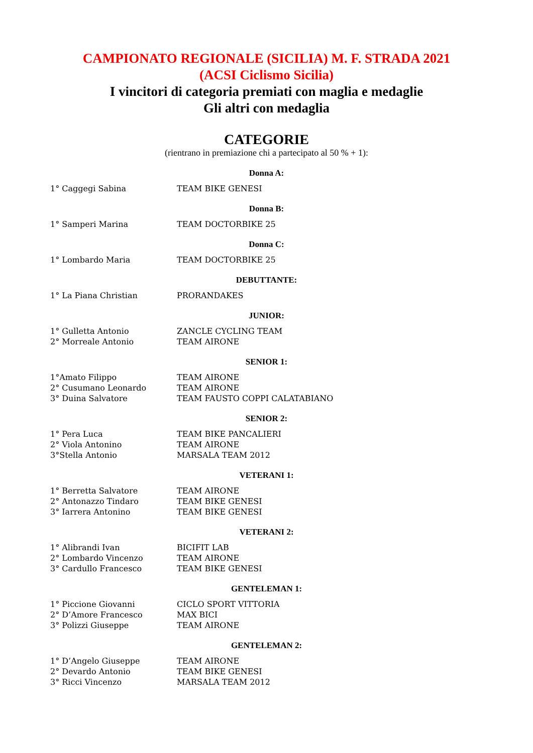CAMPIONATO REGIONALE (SICILIA) M. F. STRADA 2021
(ACSI Ciclismo Sicilia)
I vincitori di categoria premiati con maglia e medaglie
Gli altri con medaglia
CATEGORIE
(rientrano in premiazione chi a partecipato al 50 % + 1):
Donna A:
| 1° Caggegi Sabina | TEAM BIKE GENESI |
Donna B:
| 1° Samperi Marina | TEAM DOCTORBIKE 25 |
Donna C:
| 1° Lombardo Maria | TEAM DOCTORBIKE 25 |
DEBUTTANTE:
| 1° La Piana Christian | PRORANDAKES |
JUNIOR:
| 1° Gulletta Antonio | ZANCLE CYCLING TEAM |
| 2° Morreale Antonio | TEAM AIRONE |
SENIOR 1:
| 1°Amato Filippo | TEAM AIRONE |
| 2° Cusumano Leonardo | TEAM AIRONE |
| 3° Duina Salvatore | TEAM FAUSTO COPPI CALATABIANO |
SENIOR 2:
| 1° Pera Luca | TEAM BIKE PANCALIERI |
| 2° Viola Antonino | TEAM AIRONE |
| 3°Stella Antonio | MARSALA TEAM 2012 |
VETERANI 1:
| 1° Berretta Salvatore | TEAM AIRONE |
| 2° Antonazzo Tindaro | TEAM BIKE GENESI |
| 3° Iarrera Antonino | TEAM BIKE GENESI |
VETERANI 2:
| 1° Alibrandi Ivan | BICIFIT LAB |
| 2° Lombardo Vincenzo | TEAM AIRONE |
| 3° Cardullo Francesco | TEAM BIKE GENESI |
GENTELEMAN 1:
| 1° Piccione Giovanni | CICLO SPORT VITTORIA |
| 2° D’Amore Francesco | MAX BICI |
| 3° Polizzi Giuseppe | TEAM AIRONE |
GENTELEMAN 2:
| 1° D’Angelo Giuseppe | TEAM AIRONE |
| 2° Devardo Antonio | TEAM BIKE GENESI |
| 3° Ricci Vincenzo | MARSALA TEAM 2012 |